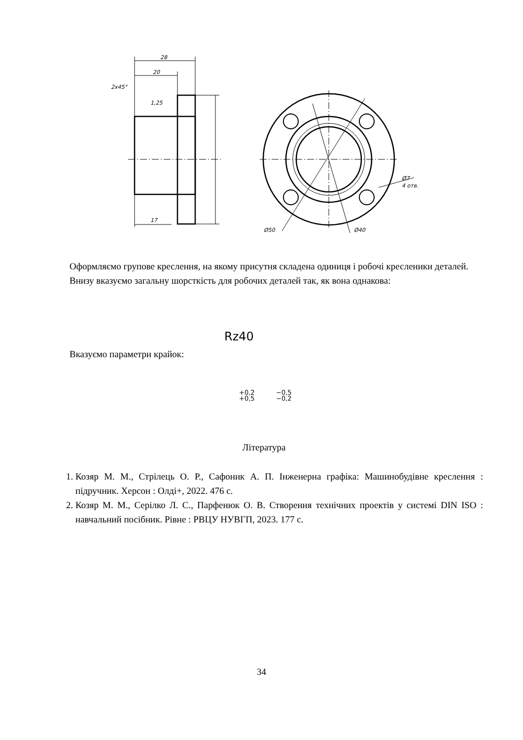28
20
2x45°
1,25
17
Ø50
Ø40
Ø7
4 отв.
Rz40
+0,2
+0,5
−0,5
−0,2
Оформляємо групове креслення, на якому присутня складена одиниця і робочі креслeники деталей.
Внизу вказуємо загальну шорсткість для робочих деталей так, як вона однакова:
Вказуємо параметри крайок:
Література
1. Козяр М. М., Стрілець О. Р., Сафоник А. П. Інженерна графіка: Машинобудівне креслення : підручник. Херсон : Олді+, 2022. 476 с.
2. Козяр М. М., Серілко Л. С., Парфенюк О. В. Створення технічних проектів у системі DIN ISO : навчальний посібник. Рівне : РВЦУ НУВГП, 2023. 177 с.
34